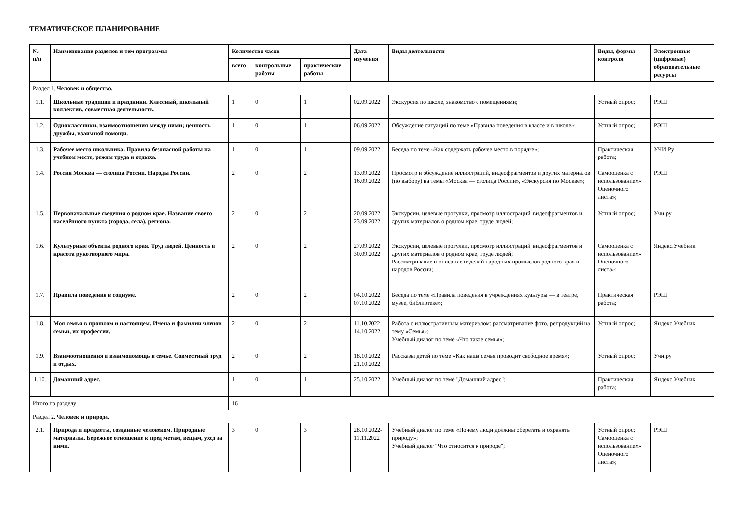ТЕМАТИЧЕСКОЕ ПЛАНИРОВАНИЕ
| № п/п | Наименование разделов и тем программы | Количество часов | | | Дата изучения | Виды деятельности | Виды, формы контроля | Электронные (цифровые) образовательные ресурсы |
| --- | --- | --- | --- | --- | --- | --- | --- | --- |
| | | всего | контрольные работы | практические работы | | | | |
| Раздел 1. Человек и общество. | | | | | | | | |
| 1.1. | Школьные традиции и праздники. Классный, школьный коллектив, совместная деятельность. | 1 | 0 | 1 | 02.09.2022 | Экскурсия по школе, знакомство с помещениями; | Устный опрос; | РЭШ |
| 1.2. | Одноклассники, взаимоотношения между ними; ценность дружбы, взаимной помощи. | 1 | 0 | 1 | 06.09.2022 | Обсуждение ситуаций по теме «Правила поведения в классе и в школе»; | Устный опрос; | РЭШ |
| 1.3. | Рабочее место школьника. Правила безопасной работы на учебном месте, режим труда и отдыха. | 1 | 0 | 1 | 09.09.2022 | Беседа по теме «Как содержать рабочее место в порядке»; | Практическая работа; | УЧИ.Ру |
| 1.4. | Россия Москва — столица России. Народы России. | 2 | 0 | 2 | 13.09.2022 16.09.2022 | Просмотр и обсуждение иллюстраций, видеофрагментов и других материалов (по выбору) на темы «Москва — столица России», «Экскурсия по Москве»; | Самооценка с использованием« Оценочного листа»; | РЭШ |
| 1.5. | Первоначальные сведения о родном крае. Название своего населённого пункта (города, села), региона. | 2 | 0 | 2 | 20.09.2022 23.09.2022 | Экскурсии, целевые прогулки, просмотр иллюстраций, видеофрагментов и других материалов о родном крае, труде людей; | Устный опрос; | Учи.ру |
| 1.6. | Культурные объекты родного края. Труд людей. Ценность и красота рукотворного мира. | 2 | 0 | 2 | 27.09.2022 30.09.2022 | Экскурсии, целевые прогулки, просмотр иллюстраций, видеофрагментов и других материалов о родном крае, труде людей; Рассматривание и описание изделий народных промыслов родного края и народов России; | Самооценка с использованием« Оценочного листа»; | Яндекс.Учебник |
| 1.7. | Правила поведения в социуме. | 2 | 0 | 2 | 04.10.2022 07.10.2022 | Беседа по теме «Правила поведения в учреждениях культуры — в театре, музее, библиотеке»; | Практическая работа; | РЭШ |
| 1.8. | Моя семья в прошлом и настоящем. Имена и фамилии членов семьи, их профессии. | 2 | 0 | 2 | 11.10.2022 14.10.2022 | Работа с иллюстративным материалом: рассматривание фото, репродукций на тему «Семья»; Учебный диалог по теме «Что такое семья»; | Устный опрос; | Яндекс.Учебник |
| 1.9. | Взаимоотношения и взаимопомощь в семье. Совместный труд и отдых. | 2 | 0 | 2 | 18.10.2022 21.10.2022 | Рассказы детей по теме «Как наша семья проводит свободное время»; | Устный опрос; | Учи.ру |
| 1.10. | Домашний адрес. | 1 | 0 | 1 | 25.10.2022 | Учебный диалог по теме "Домашний адрес"; | Практическая работа; | Яндекс.Учебник |
| Итого по разделу | | 16 | | | | | | |
| Раздел 2. Человек и природа. | | | | | | | | |
| 2.1. | Природа и предметы, созданные человеком. Природные материалы. Бережное отношение к пред метам, вещам, уход за ними. | 3 | 0 | 3 | 28.10.2022- 11.11.2022 | Учебный диалог по теме «Почему люди должны оберегать и охранять природу»; Учебный диалог "Что относится к природе"; | Устный опрос; Самооценка с использованием« Оценочного листа»; | РЭШ |